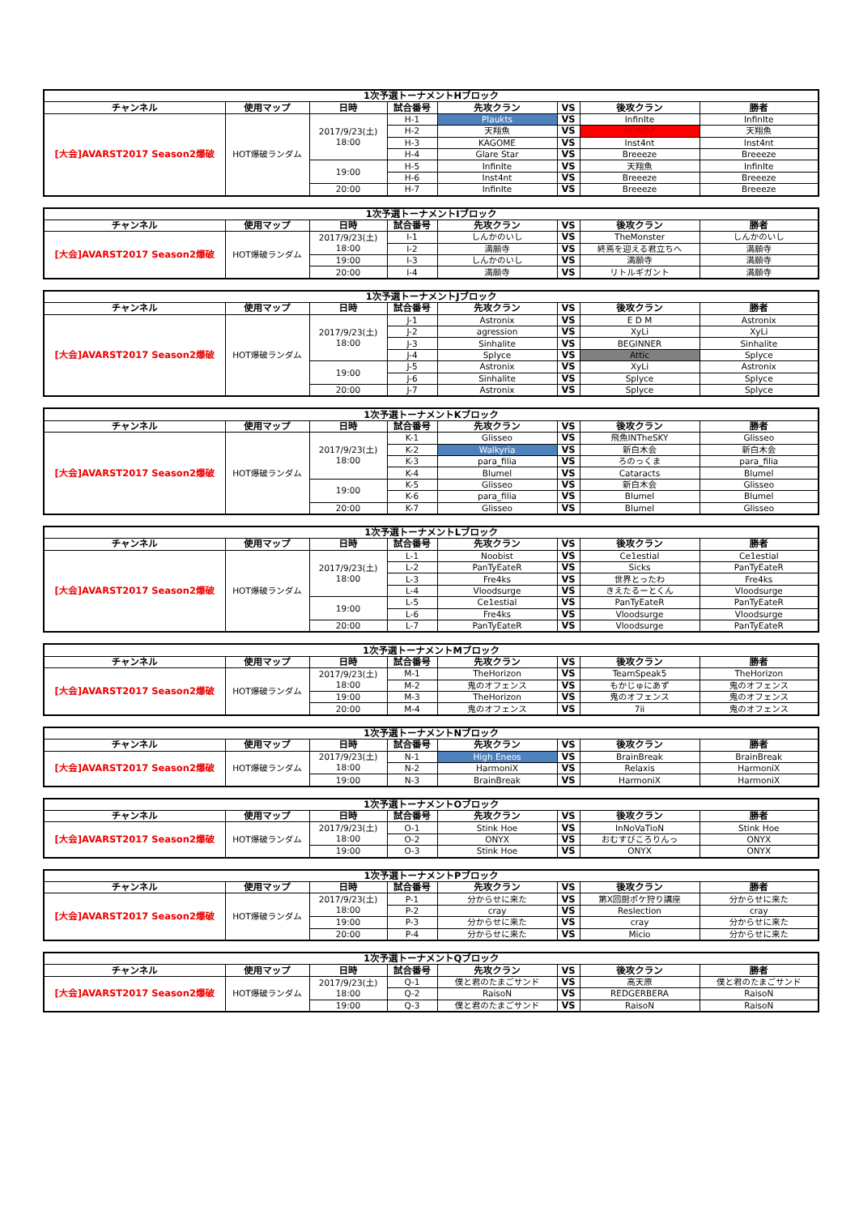| 1次予選トーナメントHブロック | | | | | | | |
| --- | --- | --- | --- | --- | --- | --- | --- |
| チャンネル | 使用マップ | 日時 | 試合番号 | 先攻クラン | VS | 後攻クラン | 勝者 |
| [大会]AVARST2017 Season2爆破 | HOT爆破ランダム | 2017/9/23(土) 18:00 | H-1 | Plaukts | VS | InfinIte | InfinIte |
| | | | H-2 | 天翔魚 | VS | BONDZ | 天翔魚 |
| | | | H-3 | KAGOME | VS | Inst4nt | Inst4nt |
| | | | H-4 | Glare Star | VS | Breeeze | Breeeze |
| | | 19:00 | H-5 | InfinIte | VS | 天翔魚 | InfinIte |
| | | | H-6 | Inst4nt | VS | Breeeze | Breeeze |
| | | 20:00 | H-7 | InfinIte | VS | Breeeze | Breeeze |
| 1次予選トーナメントIブロック | | | | | | | |
| --- | --- | --- | --- | --- | --- | --- | --- |
| チャンネル | 使用マップ | 日時 | 試合番号 | 先攻クラン | VS | 後攻クラン | 勝者 |
| [大会]AVARST2017 Season2爆破 | HOT爆破ランダム | 2017/9/23(土) 18:00 | I-1 | しんかのいし | VS | TheMonster | しんかのいし |
| | | | I-2 | 満願寺 | VS | 終焉を迎える君立ちへ | 満願寺 |
| | | 19:00 | I-3 | しんかのいし | VS | 満願寺 | 満願寺 |
| | | 20:00 | I-4 | 満願寺 | VS | リトルギガント | 満願寺 |
| 1次予選トーナメントJブロック | | | | | | | |
| --- | --- | --- | --- | --- | --- | --- | --- |
| チャンネル | 使用マップ | 日時 | 試合番号 | 先攻クラン | VS | 後攻クラン | 勝者 |
| [大会]AVARST2017 Season2爆破 | HOT爆破ランダム | 2017/9/23(土) 18:00 | J-1 | Astronix | VS | E D M | Astronix |
| | | | J-2 | agression | VS | XyLi | XyLi |
| | | | J-3 | Sinhalite | VS | BEGINNER | Sinhalite |
| | | | J-4 | Splyce | VS | Attic | Splyce |
| | | 19:00 | J-5 | Astronix | VS | XyLi | Astronix |
| | | | J-6 | Sinhalite | VS | Splyce | Splyce |
| | | 20:00 | J-7 | Astronix | VS | Splyce | Splyce |
| 1次予選トーナメントKブロック | | | | | | | |
| --- | --- | --- | --- | --- | --- | --- | --- |
| チャンネル | 使用マップ | 日時 | 試合番号 | 先攻クラン | VS | 後攻クラン | 勝者 |
| [大会]AVARST2017 Season2爆破 | HOT爆破ランダム | 2017/9/23(土) 18:00 | K-1 | Glisseo | VS | 飛魚INTheSKY | Glisseo |
| | | | K-2 | Walkyria | VS | 新白木会 | 新白木会 |
| | | | K-3 | para_filia | VS | ろのっくま | para_filia |
| | | | K-4 | Blumel | VS | Cataracts | Blumel |
| | | 19:00 | K-5 | Glisseo | VS | 新白木会 | Glisseo |
| | | | K-6 | para_filia | VS | Blumel | Blumel |
| | | 20:00 | K-7 | Glisseo | VS | Blumel | Glisseo |
| 1次予選トーナメントLブロック | | | | | | | |
| --- | --- | --- | --- | --- | --- | --- | --- |
| チャンネル | 使用マップ | 日時 | 試合番号 | 先攻クラン | VS | 後攻クラン | 勝者 |
| [大会]AVARST2017 Season2爆破 | HOT爆破ランダム | 2017/9/23(土) 18:00 | L-1 | Noobist | VS | Ce1estial | Ce1estial |
| | | | L-2 | PanTyEateR | VS | Sicks | PanTyEateR |
| | | | L-3 | Fre4ks | VS | 世界とったわ | Fre4ks |
| | | | L-4 | Vloodsurge | VS | きえたるーとくん | Vloodsurge |
| | | 19:00 | L-5 | Ce1estial | VS | PanTyEateR | PanTyEateR |
| | | | L-6 | Fre4ks | VS | Vloodsurge | Vloodsurge |
| | | 20:00 | L-7 | PanTyEateR | VS | Vloodsurge | PanTyEateR |
| 1次予選トーナメントMブロック | | | | | | | |
| --- | --- | --- | --- | --- | --- | --- | --- |
| チャンネル | 使用マップ | 日時 | 試合番号 | 先攻クラン | VS | 後攻クラン | 勝者 |
| [大会]AVARST2017 Season2爆破 | HOT爆破ランダム | 2017/9/23(土) 18:00 | M-1 | TheHorizon | VS | TeamSpeak5 | TheHorizon |
| | | | M-2 | 鬼のオフェンス | VS | もかじゅにあず | 鬼のオフェンス |
| | | 19:00 | M-3 | TheHorizon | VS | 鬼のオフェンス | 鬼のオフェンス |
| | | 20:00 | M-4 | 鬼のオフェンス | VS | 7ii | 鬼のオフェンス |
| 1次予選トーナメントNブロック | | | | | | | |
| --- | --- | --- | --- | --- | --- | --- | --- |
| チャンネル | 使用マップ | 日時 | 試合番号 | 先攻クラン | VS | 後攻クラン | 勝者 |
| [大会]AVARST2017 Season2爆破 | HOT爆破ランダム | 2017/9/23(土) 18:00 | N-1 | High Eneos | VS | BrainBreak | BrainBreak |
| | | | N-2 | HarmoniX | VS | Relaxis | HarmoniX |
| | | 19:00 | N-3 | BrainBreak | VS | HarmoniX | HarmoniX |
| 1次予選トーナメントOブロック | | | | | | | |
| --- | --- | --- | --- | --- | --- | --- | --- |
| チャンネル | 使用マップ | 日時 | 試合番号 | 先攻クラン | VS | 後攻クラン | 勝者 |
| [大会]AVARST2017 Season2爆破 | HOT爆破ランダム | 2017/9/23(土) 18:00 | O-1 | Stink Hoe | VS | InNoVaTioN | Stink Hoe |
| | | | O-2 | ONYX | VS | おむすびころりんっ | ONYX |
| | | 19:00 | O-3 | Stink Hoe | VS | ONYX | ONYX |
| 1次予選トーナメントPブロック | | | | | | | |
| --- | --- | --- | --- | --- | --- | --- | --- |
| チャンネル | 使用マップ | 日時 | 試合番号 | 先攻クラン | VS | 後攻クラン | 勝者 |
| [大会]AVARST2017 Season2爆破 | HOT爆破ランダム | 2017/9/23(土) 18:00 | P-1 | 分からせに来た | VS | 第X回厨ポケ狩り講座 | 分からせに来た |
| | | | P-2 | cray | VS | Reslection | cray |
| | | 19:00 | P-3 | 分からせに来た | VS | cray | 分からせに来た |
| | | 20:00 | P-4 | 分からせに来た | VS | Micio | 分からせに来た |
| 1次予選トーナメントQブロック | | | | | | | |
| --- | --- | --- | --- | --- | --- | --- | --- |
| チャンネル | 使用マップ | 日時 | 試合番号 | 先攻クラン | VS | 後攻クラン | 勝者 |
| [大会]AVARST2017 Season2爆破 | HOT爆破ランダム | 2017/9/23(土) 18:00 | Q-1 | 僕と君のたまごサンド | VS | 高天原 | 僕と君のたまごサンド |
| | | | Q-2 | RaisoN | VS | REDGERBERA | RaisoN |
| | | 19:00 | Q-3 | 僕と君のたまごサンド | VS | RaisoN | RaisoN |